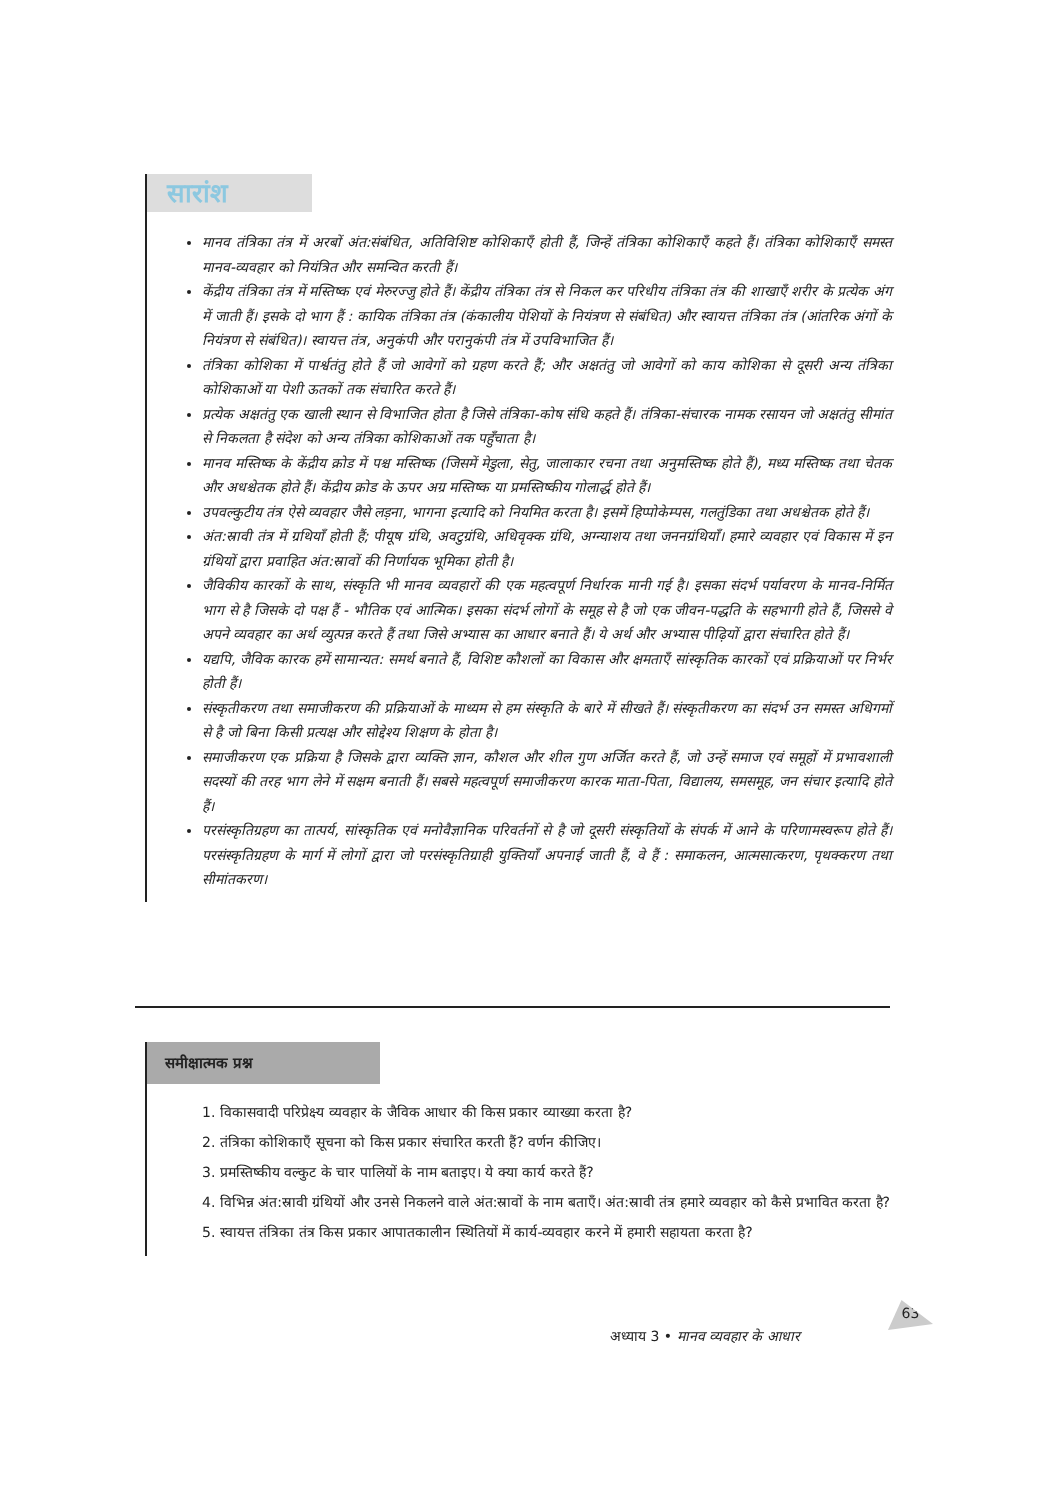सारांश
मानव तंत्रिका तंत्र में अरबों अंत:संबंधित, अतिविशिष्ट कोशिकाएँ होती हैं, जिन्हें तंत्रिका कोशिकाएँ कहते हैं। तंत्रिका कोशिकाएँ समस्त मानव-व्यवहार को नियंत्रित और समन्वित करती हैं।
केंद्रीय तंत्रिका तंत्र में मस्तिष्क एवं मेरुरज्जु होते हैं। केंद्रीय तंत्रिका तंत्र से निकल कर परिधीय तंत्रिका तंत्र की शाखाएँ शरीर के प्रत्येक अंग में जाती हैं। इसके दो भाग हैं : कायिक तंत्रिका तंत्र (कंकालीय पेशियों के नियंत्रण से संबंधित) और स्वायत्त तंत्रिका तंत्र (आंतरिक अंगों के नियंत्रण से संबंधित)। स्वायत्त तंत्र, अनुकंपी और परानुकंपी तंत्र में उपविभाजित हैं।
तंत्रिका कोशिका में पार्श्वतंतु होते हैं जो आवेगों को ग्रहण करते हैं; और अक्षतंतु जो आवेगों को काय कोशिका से दूसरी अन्य तंत्रिका कोशिकाओं या पेशी ऊतकों तक संचारित करते हैं।
प्रत्येक अक्षतंतु एक खाली स्थान से विभाजित होता है जिसे तंत्रिका-कोष संधि कहते हैं। तंत्रिका-संचारक नामक रसायन जो अक्षतंतु सीमांत से निकलता है संदेश को अन्य तंत्रिका कोशिकाओं तक पहुँचाता है।
मानव मस्तिष्क के केंद्रीय क्रोड में पश्च मस्तिष्क (जिसमें मेडुला, सेतु, जालाकार रचना तथा अनुमस्तिष्क होते हैं), मध्य मस्तिष्क तथा चेतक और अधश्चेतक होते हैं। केंद्रीय क्रोड के ऊपर अग्र मस्तिष्क या प्रमस्तिष्कीय गोलार्द्ध होते हैं।
उपवल्कुटीय तंत्र ऐसे व्यवहार जैसे लड़ना, भागना इत्यादि को नियमित करता है। इसमें हिप्पोकेम्पस, गलतुंडिका तथा अधश्चेतक होते हैं।
अंत:स्रावी तंत्र में ग्रथियाँ होती हैं; पीयूष ग्रंथि, अवटुग्रंथि, अधिवृक्क ग्रंथि, अग्न्याशय तथा जननग्रंथियाँ। हमारे व्यवहार एवं विकास में इन ग्रंथियों द्वारा प्रवाहित अंत:स्रावों की निर्णायक भूमिका होती है।
जैविकीय कारकों के साथ, संस्कृति भी मानव व्यवहारों की एक महत्वपूर्ण निर्धारक मानी गई है। इसका संदर्भ पर्यावरण के मानव-निर्मित भाग से है जिसके दो पक्ष हैं - भौतिक एवं आत्मिक। इसका संदर्भ लोगों के समूह से है जो एक जीवन-पद्धति के सहभागी होते हैं, जिससे वे अपने व्यवहार का अर्थ व्युत्पन्न करते हैं तथा जिसे अभ्यास का आधार बनाते हैं। ये अर्थ और अभ्यास पीढ़ियों द्वारा संचारित होते हैं।
यद्यपि, जैविक कारक हमें सामान्यत: समर्थ बनाते हैं, विशिष्ट कौशलों का विकास और क्षमताएँ सांस्कृतिक कारकों एवं प्रक्रियाओं पर निर्भर होती हैं।
संस्कृतीकरण तथा समाजीकरण की प्रक्रियाओं के माध्यम से हम संस्कृति के बारे में सीखते हैं। संस्कृतीकरण का संदर्भ उन समस्त अधिगमों से है जो बिना किसी प्रत्यक्ष और सोद्देश्य शिक्षण के होता है।
समाजीकरण एक प्रक्रिया है जिसके द्वारा व्यक्ति ज्ञान, कौशल और शील गुण अर्जित करते हैं, जो उन्हें समाज एवं समूहों में प्रभावशाली सदस्यों की तरह भाग लेने में सक्षम बनाती हैं। सबसे महत्वपूर्ण समाजीकरण कारक माता-पिता, विद्यालय, समसमूह, जन संचार इत्यादि होते हैं।
परसंस्कृतिग्रहण का तात्पर्य, सांस्कृतिक एवं मनोवैज्ञानिक परिवर्तनों से है जो दूसरी संस्कृतियों के संपर्क में आने के परिणामस्वरूप होते हैं। परसंस्कृतिग्रहण के मार्ग में लोगों द्वारा जो परसंस्कृतिग्राही युक्तियाँ अपनाई जाती हैं, वे हैं : समाकलन, आत्मसात्करण, पृथक्करण तथा सीमांतकरण।
समीक्षात्मक प्रश्न
1. विकासवादी परिप्रेक्ष्य व्यवहार के जैविक आधार की किस प्रकार व्याख्या करता है?
2. तंत्रिका कोशिकाएँ सूचना को किस प्रकार संचारित करती हैं? वर्णन कीजिए।
3. प्रमस्तिष्कीय वल्कुट के चार पालियों के नाम बताइए। ये क्या कार्य करते हैं?
4. विभिन्न अंत:स्रावी ग्रंथियों और उनसे निकलने वाले अंत:स्रावों के नाम बताएँ। अंत:स्रावी तंत्र हमारे व्यवहार को कैसे प्रभावित करता है?
5. स्वायत्त तंत्रिका तंत्र किस प्रकार आपातकालीन स्थितियों में कार्य-व्यवहार करने में हमारी सहायता करता है?
अध्याय 3 • मानव व्यवहार के आधार
63